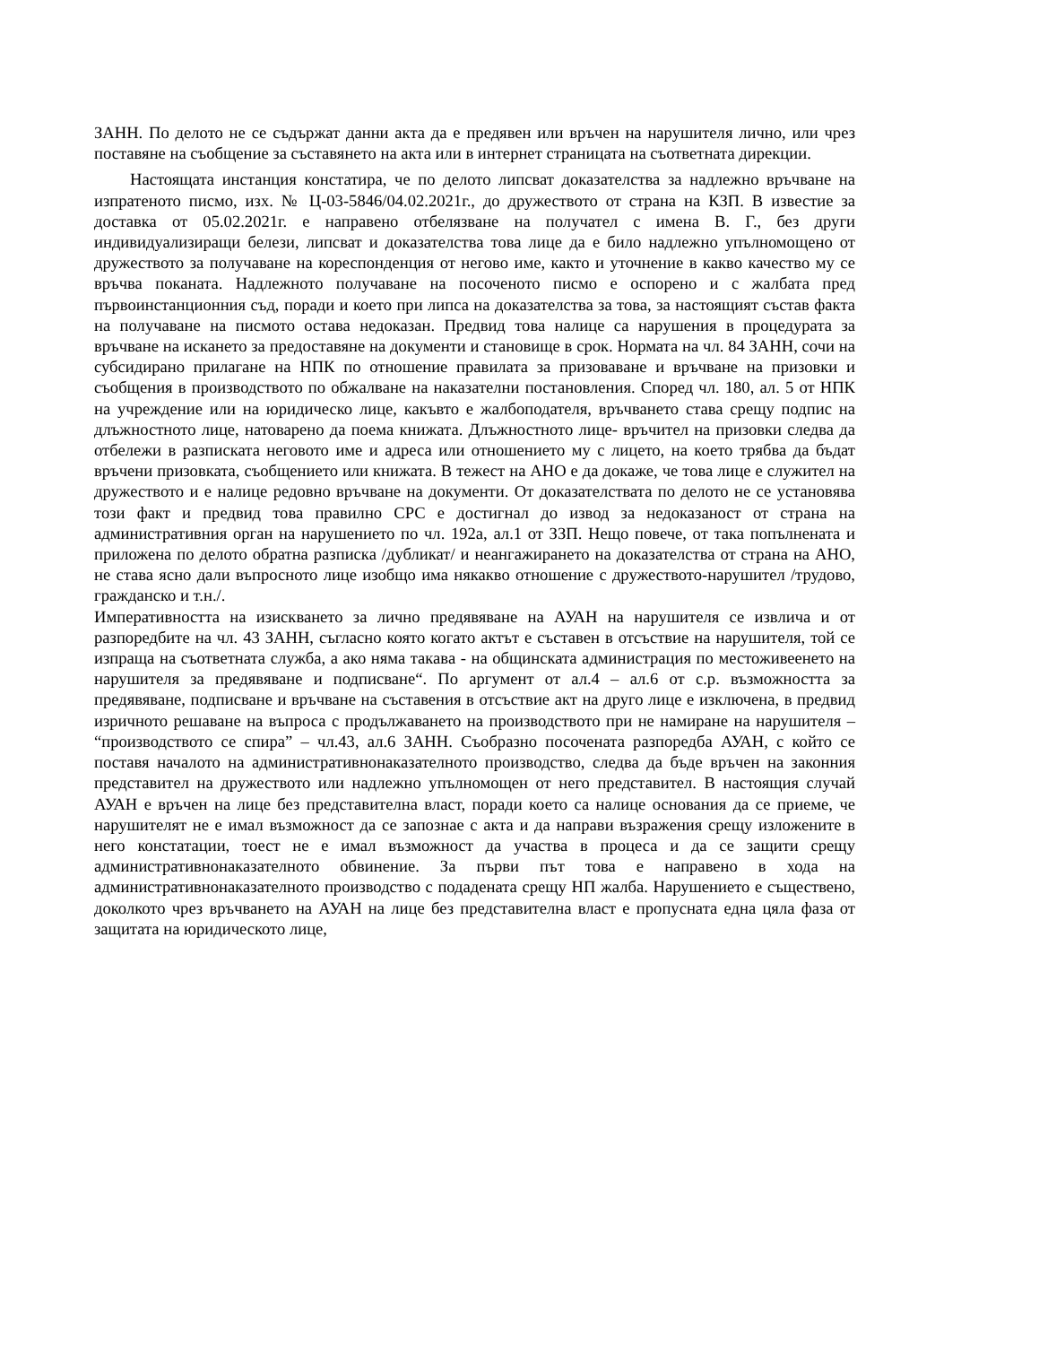ЗАНН. По делото не се съдържат данни акта да е предявен или връчен на нарушителя лично, или чрез поставяне на съобщение за съставянето на акта или в интернет страницата на съответната дирекции.
Настоящата инстанция констатира, че по делото липсват доказателства за надлежно връчване на изпратеното писмо, изх. № Ц-03-5846/04.02.2021г., до дружеството от страна на КЗП. В известие за доставка от 05.02.2021г. е направено отбелязване на получател с имена В. Г., без други индивидуализиращи белези, липсват и доказателства това лице да е било надлежно упълномощено от дружеството за получаване на кореспонденция от негово име, както и уточнение в какво качество му се връчва поканата. Надлежното получаване на посоченото писмо е оспорено и с жалбата пред първоинстанционния съд, поради и което при липса на доказателства за това, за настоящият състав факта на получаване на писмото остава недоказан. Предвид това налице са нарушения в процедурата за връчване на искането за предоставяне на документи и становище в срок. Нормата на чл. 84 ЗАНН, сочи на субсидирано прилагане на НПК по отношение правилата за призоваване и връчване на призовки и съобщения в производството по обжалване на наказателни постановления. Според чл. 180, ал. 5 от НПК на учреждение или на юридическо лице, какъвто е жалбоподателя, връчването става срещу подпис на длъжностното лице, натоварено да поема книжата. Длъжностното лице- връчител на призовки следва да отбележи в разписката неговото име и адреса или отношението му с лицето, на което трябва да бъдат връчени призовката, съобщението или книжата. В тежест на АНО е да докаже, че това лице е служител на дружеството и е налице редовно връчване на документи. От доказателствата по делото не се установява този факт и предвид това правилно СРС е достигнал до извод за недоказаност от страна на административния орган на нарушението по чл. 192а, ал.1 от ЗЗП. Нещо повече, от така попълнената и приложена по делото обратна разписка /дубликат/ и неангажирането на доказателства от страна на АНО, не става ясно дали въпросното лице изобщо има някакво отношение с дружеството-нарушител /трудово, гражданско и т.н./.
Императивността на изискването за лично предявяване на АУАН на нарушителя се извлича и от разпоредбите на чл. 43 ЗАНН, съгласно която когато актът е съставен в отсъствие на нарушителя, той се изпраща на съответната служба, а ако няма такава - на общинската администрация по местоживеенето на нарушителя за предявяване и подписване“. По аргумент от ал.4 – ал.6 от с.р. възможността за предявяване, подписване и връчване на съставения в отсъствие акт на друго лице е изключена, в предвид изричното решаване на въпроса с продължаването на производството при не намиране на нарушителя – “производството се спира” – чл.43, ал.6 ЗАНН. Съобразно посочената разпоредба АУАН, с който се поставя началото на административнонаказателното производство, следва да бъде връчен на законния представител на дружеството или надлежно упълномощен от него представител. В настоящия случай АУАН е връчен на лице без представителна власт, поради което са налице основания да се приеме, че нарушителят не е имал възможност да се запознае с акта и да направи възражения срещу изложените в него констатации, тоест не е имал възможност да участва в процеса и да се защити срещу административнонаказателното обвинение. За първи път това е направено в хода на административнонаказателното производство с подадената срещу НП жалба. Нарушението е съществено, доколкото чрез връчването на АУАН на лице без представителна власт е пропусната една цяла фаза от защитата на юридическото лице,